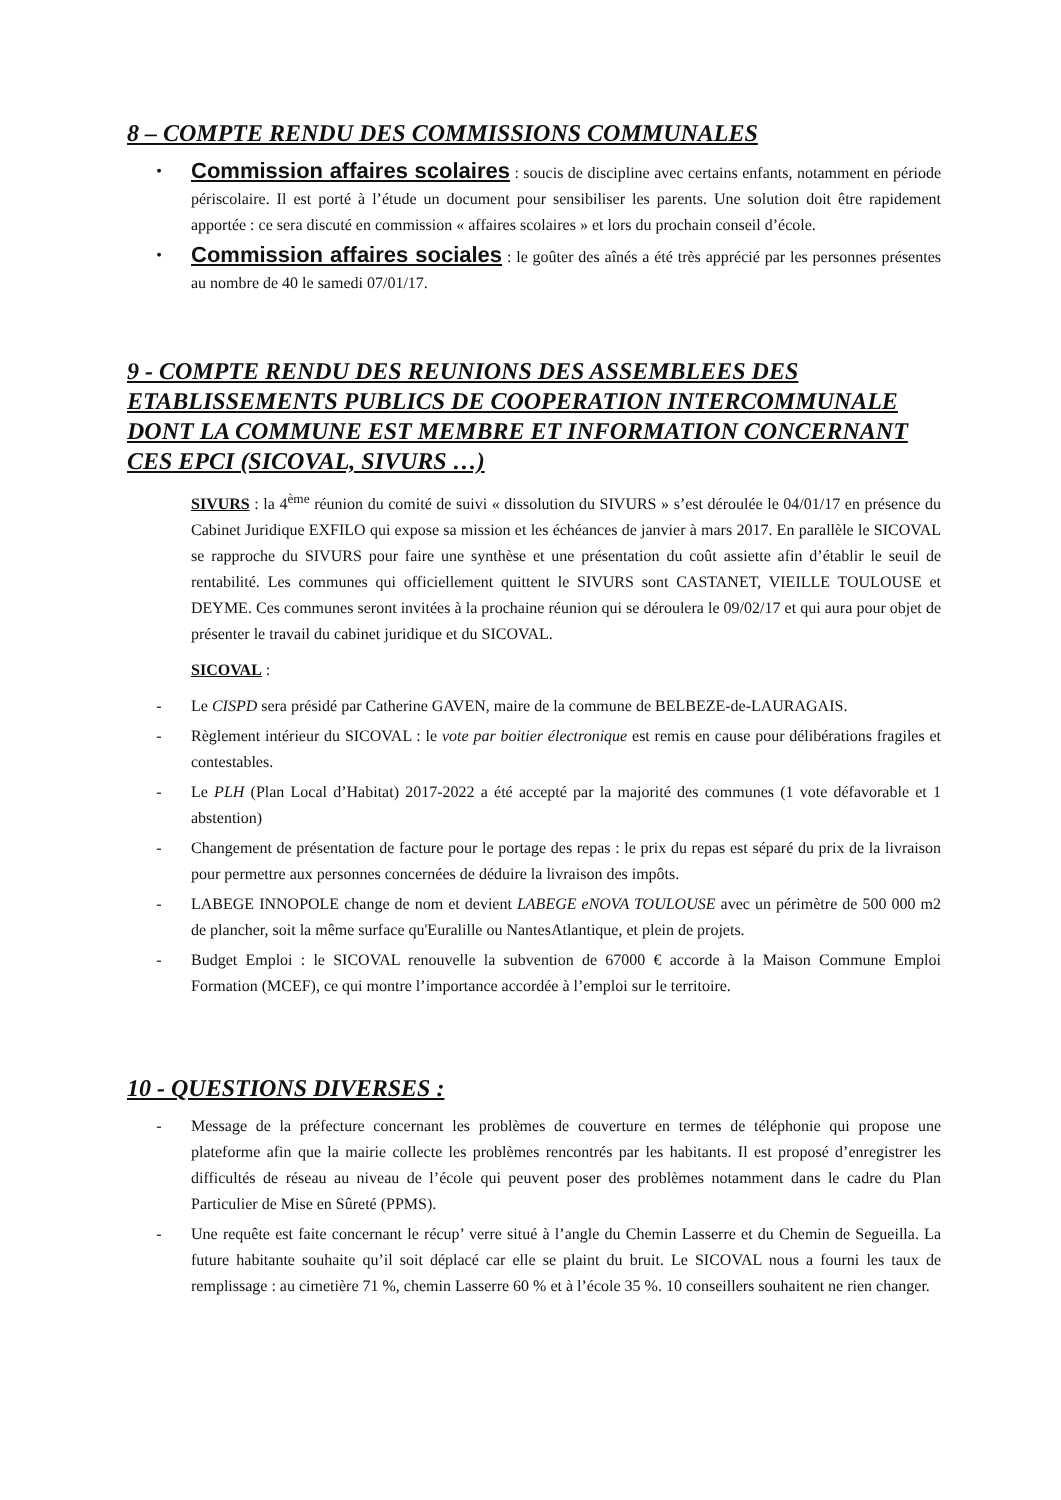8 – COMPTE RENDU DES COMMISSIONS COMMUNALES
•
Commission affaires scolaires : soucis de discipline avec certains enfants, notamment en période périscolaire. Il est porté à l’étude un document pour sensibiliser les parents. Une solution doit être rapidement apportée : ce sera discuté en commission « affaires scolaires » et lors du prochain conseil d’école.
•
Commission affaires sociales : le goûter des aînés a été très apprécié par les personnes présentes au nombre de 40 le samedi 07/01/17.
9 - COMPTE RENDU DES REUNIONS DES ASSEMBLEES DES ETABLISSEMENTS PUBLICS DE COOPERATION INTERCOMMUNALE DONT LA COMMUNE EST MEMBRE ET INFORMATION CONCERNANT CES EPCI (SICOVAL, SIVURS …)
SIVURS : la 4<sup>ème</sup> réunion du comité de suivi « dissolution du SIVURS » s’est déroulée le 04/01/17 en présence du Cabinet Juridique EXFILO qui expose sa mission et les échéances de janvier à mars 2017. En parallèle le SICOVAL se rapproche du SIVURS pour faire une synthèse et une présentation du coût assiette afin d’établir le seuil de rentabilité. Les communes qui officiellement quittent le SIVURS sont CASTANET, VIEILLE TOULOUSE et DEYME. Ces communes seront invitées à la prochaine réunion qui se déroulera le 09/02/17 et qui aura pour objet de présenter le travail du cabinet juridique et du SICOVAL.
SICOVAL :
- Le CISPD sera présidé par Catherine GAVEN, maire de la commune de BELBEZE-de-LAURAGAIS.
- Règlement intérieur du SICOVAL : le vote par boitier électronique est remis en cause pour délibérations fragiles et contestables.
- Le PLH (Plan Local d’Habitat) 2017-2022 a été accepté par la majorité des communes (1 vote défavorable et 1 abstention)
- Changement de présentation de facture pour le portage des repas : le prix du repas est séparé du prix de la livraison pour permettre aux personnes concernées de déduire la livraison des impôts.
- LABEGE INNOPOLE change de nom et devient LABEGE eNOVA TOULOUSE avec un périmètre de 500 000 m2 de plancher, soit la même surface qu'Euralille ou NantesAtlantique, et plein de projets.
- Budget Emploi : le SICOVAL renouvelle la subvention de 67000 € accorde à la Maison Commune Emploi Formation (MCEF), ce qui montre l’importance accordée à l’emploi sur le territoire.
10 - QUESTIONS DIVERSES :
- Message de la préfecture concernant les problèmes de couverture en termes de téléphonie qui propose une plateforme afin que la mairie collecte les problèmes rencontrés par les habitants. Il est proposé d’enregistrer les difficultés de réseau au niveau de l’école qui peuvent poser des problèmes notamment dans le cadre du Plan Particulier de Mise en Sûreté (PPMS).
- Une requête est faite concernant le récup’ verre situé à l’angle du Chemin Lasserre et du Chemin de Segueilla. La future habitante souhaite qu’il soit déplacé car elle se plaint du bruit. Le SICOVAL nous a fourni les taux de remplissage : au cimetière 71 %, chemin Lasserre 60 % et à l’école 35 %. 10 conseillers souhaitent ne rien changer.